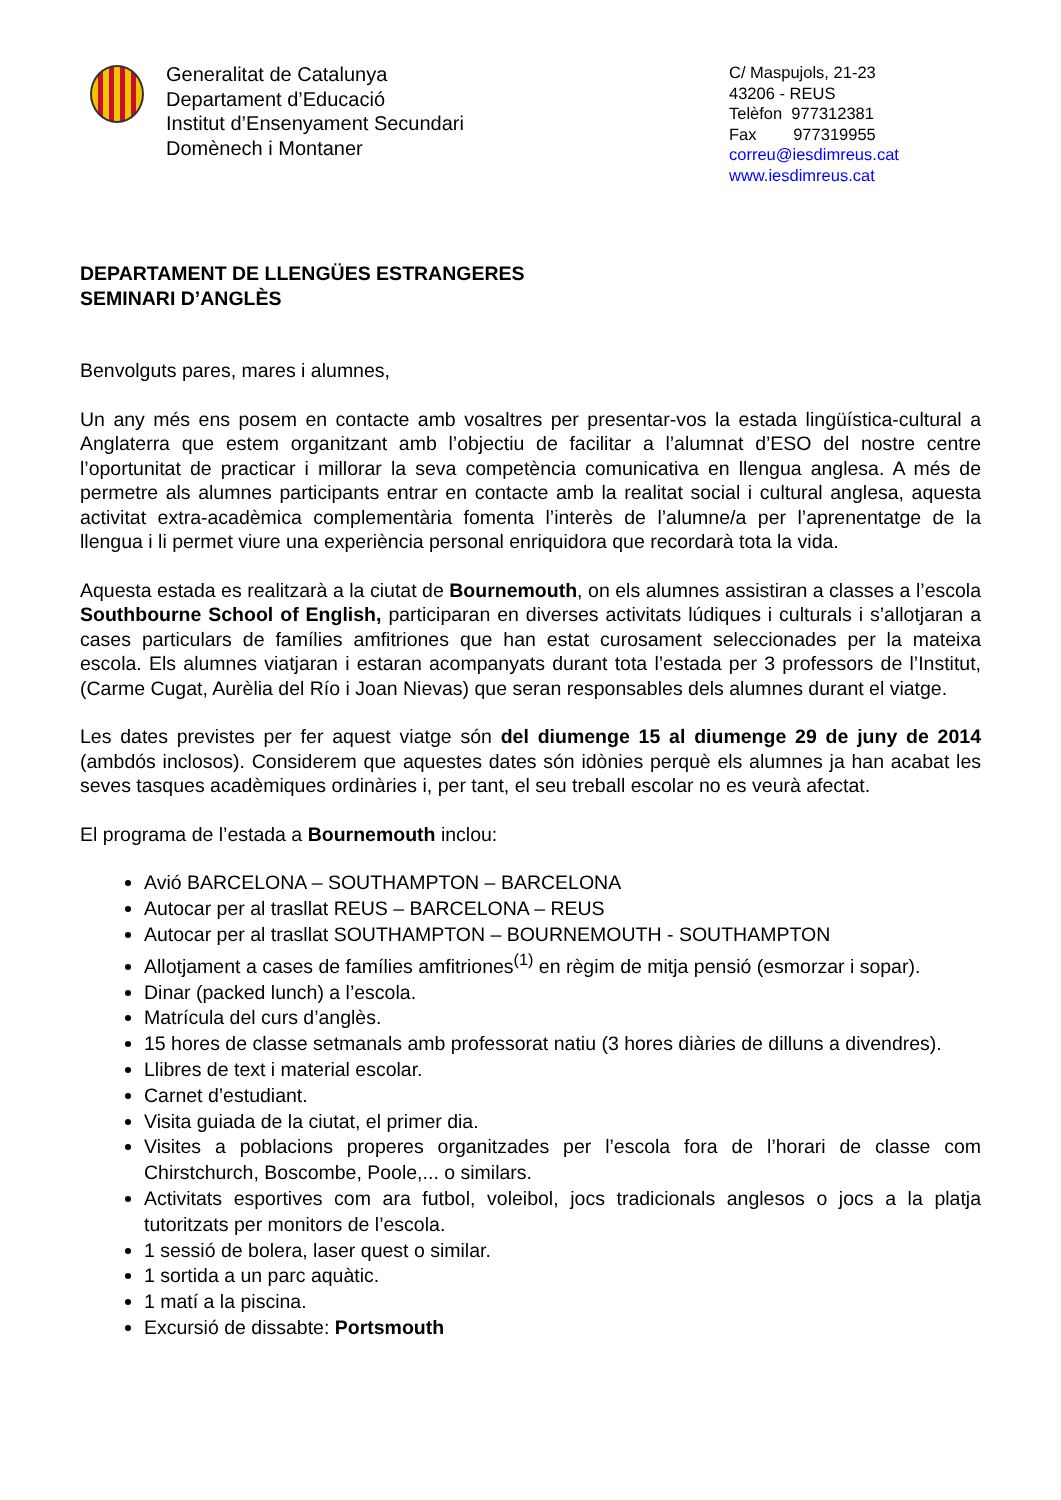Generalitat de Catalunya
Departament d’Educació
Institut d’Ensenyament Secundari
Domènech i Montaner
C/ Maspujols, 21-23
43206 - REUS
Telèfon 977312381
Fax 977319955
correu@iesdimreus.cat
www.iesdimreus.cat
DEPARTAMENT DE LLENGÜES ESTRANGERES
SEMINARI D’ANGLÈS
Benvolguts pares, mares i alumnes,
Un any més ens posem en contacte amb vosaltres per presentar-vos la estada lingüística-cultural a Anglaterra que estem organitzant amb l’objectiu de facilitar a l’alumnat d’ESO del nostre centre l’oportunitat de practicar i millorar la seva competència comunicativa en llengua anglesa. A més de permetre als alumnes participants entrar en contacte amb la realitat social i cultural anglesa, aquesta activitat extra-acadèmica complementària fomenta l’interès de l’alumne/a per l’aprenentatge de la llengua i li permet viure una experiència personal enriquidora que recordarà tota la vida.
Aquesta estada es realitzarà a la ciutat de Bournemouth, on els alumnes assistiran a classes a l’escola Southbourne School of English, participaran en diverses activitats lúdiques i culturals i s’allotjaran a cases particulars de famílies amfitriones que han estat curosament seleccionades per la mateixa escola. Els alumnes viatjaran i estaran acompanyats durant tota l’estada per 3 professors de l’Institut, (Carme Cugat, Aurèlia del Río i Joan Nievas) que seran responsables dels alumnes durant el viatge.
Les dates previstes per fer aquest viatge són del diumenge 15 al diumenge 29 de juny de 2014 (ambdós inclosos). Considerem que aquestes dates són idònies perquè els alumnes ja han acabat les seves tasques acadèmiques ordinàries i, per tant, el seu treball escolar no es veurà afectat.
El programa de l’estada a Bournemouth inclou:
Avió BARCELONA – SOUTHAMPTON – BARCELONA
Autocar per al trasllat REUS – BARCELONA – REUS
Autocar per al trasllat SOUTHAMPTON – BOURNEMOUTH - SOUTHAMPTON
Allotjament a cases de famílies amfitriones<sup>(1)</sup> en règim de mitja pensió (esmorzar i sopar).
Dinar (packed lunch) a l’escola.
Matrícula del curs d’anglès.
15 hores de classe setmanals amb professorat natiu (3 hores diàries de dilluns a divendres).
Llibres de text i material escolar.
Carnet d’estudiant.
Visita guiada de la ciutat, el primer dia.
Visites a poblacions properes organitzades per l’escola fora de l’horari de classe com Chirstchurch, Boscombe, Poole,... o similars.
Activitats esportives com ara futbol, voleibol, jocs tradicionals anglesos o jocs a la platja tutoritzats per monitors de l’escola.
1 sessió de bolera, laser quest o similar.
1 sortida a un parc aquàtic.
1 matí a la piscina.
Excursió de dissabte: Portsmouth